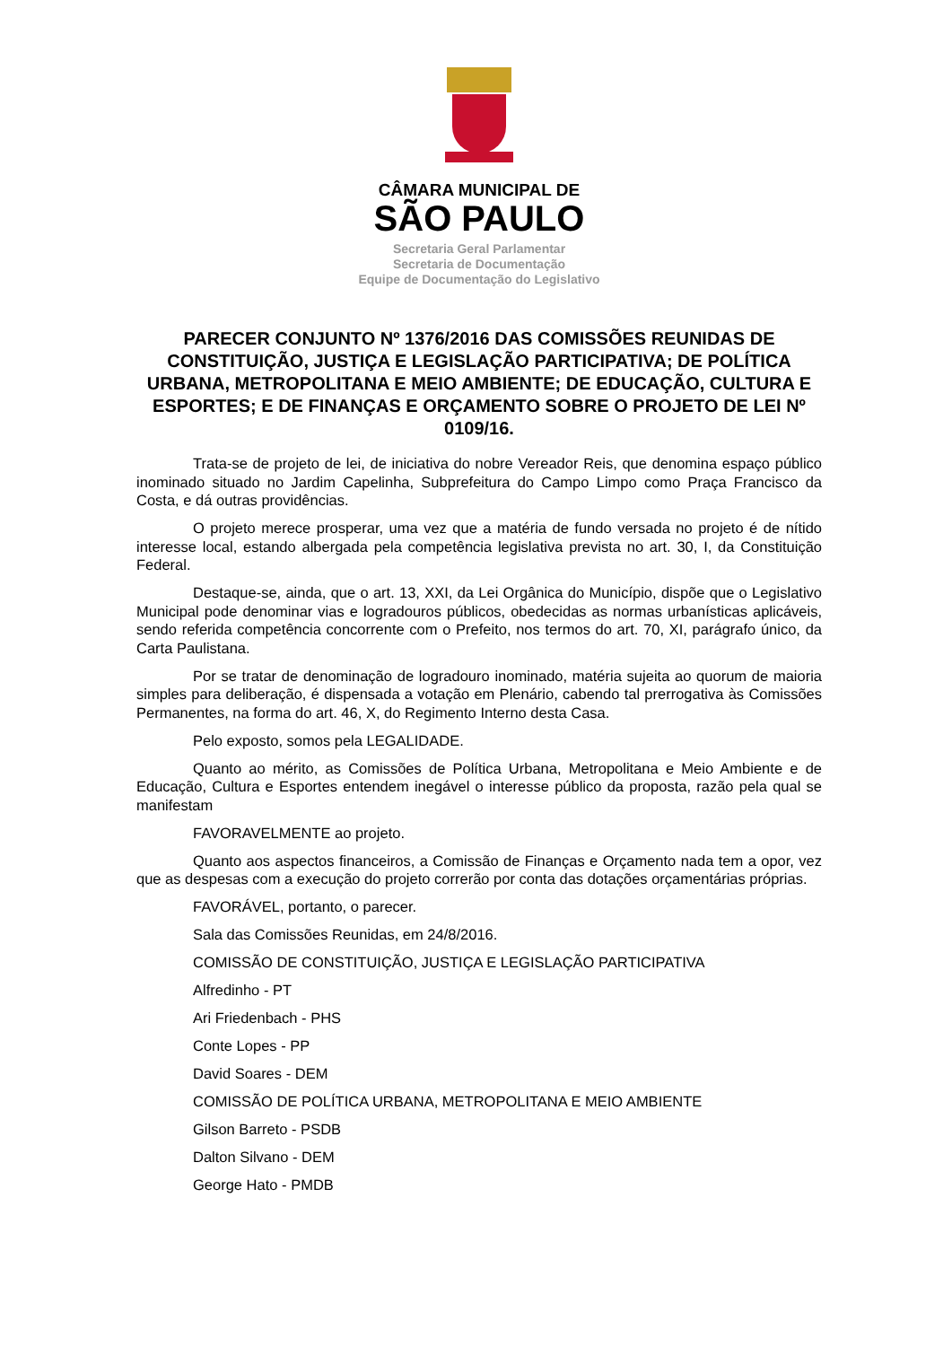CÂMARA MUNICIPAL DE
SÃO PAULO
Secretaria Geral Parlamentar
Secretaria de Documentação
Equipe de Documentação do Legislativo
PARECER CONJUNTO Nº 1376/2016 DAS COMISSÕES REUNIDAS DE CONSTITUIÇÃO, JUSTIÇA E LEGISLAÇÃO PARTICIPATIVA; DE POLÍTICA URBANA, METROPOLITANA E MEIO AMBIENTE; DE EDUCAÇÃO, CULTURA E ESPORTES; E DE FINANÇAS E ORÇAMENTO SOBRE O PROJETO DE LEI Nº 0109/16.
Trata-se de projeto de lei, de iniciativa do nobre Vereador Reis, que denomina espaço público inominado situado no Jardim Capelinha, Subprefeitura do Campo Limpo como Praça Francisco da Costa, e dá outras providências.
O projeto merece prosperar, uma vez que a matéria de fundo versada no projeto é de nítido interesse local, estando albergada pela competência legislativa prevista no art. 30, I, da Constituição Federal.
Destaque-se, ainda, que o art. 13, XXI, da Lei Orgânica do Município, dispõe que o Legislativo Municipal pode denominar vias e logradouros públicos, obedecidas as normas urbanísticas aplicáveis, sendo referida competência concorrente com o Prefeito, nos termos do art. 70, XI, parágrafo único, da Carta Paulistana.
Por se tratar de denominação de logradouro inominado, matéria sujeita ao quorum de maioria simples para deliberação, é dispensada a votação em Plenário, cabendo tal prerrogativa às Comissões Permanentes, na forma do art. 46, X, do Regimento Interno desta Casa.
Pelo exposto, somos pela LEGALIDADE.
Quanto ao mérito, as Comissões de Política Urbana, Metropolitana e Meio Ambiente e de Educação, Cultura e Esportes entendem inegável o interesse público da proposta, razão pela qual se manifestam
FAVORAVELMENTE ao projeto.
Quanto aos aspectos financeiros, a Comissão de Finanças e Orçamento nada tem a opor, vez que as despesas com a execução do projeto correrão por conta das dotações orçamentárias próprias.
FAVORÁVEL, portanto, o parecer.
Sala das Comissões Reunidas, em 24/8/2016.
COMISSÃO DE CONSTITUIÇÃO, JUSTIÇA E LEGISLAÇÃO PARTICIPATIVA
Alfredinho - PT
Ari Friedenbach - PHS
Conte Lopes - PP
David Soares - DEM
COMISSÃO DE POLÍTICA URBANA, METROPOLITANA E MEIO AMBIENTE
Gilson Barreto - PSDB
Dalton Silvano - DEM
George Hato - PMDB